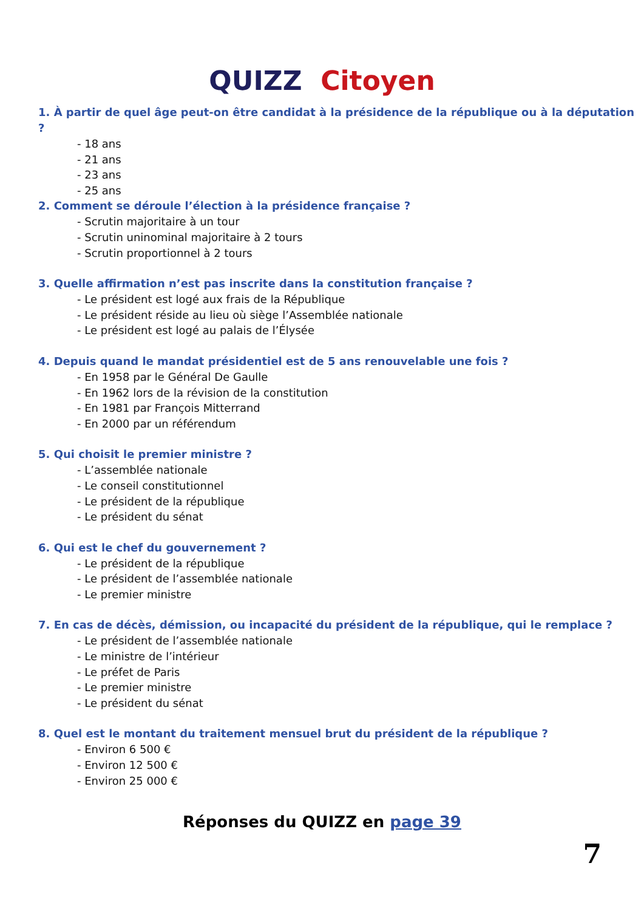QUIZZ Citoyen
1. À partir de quel âge peut-on être candidat à la présidence de la république ou à la députation ?
- 18 ans
- 21 ans
- 23 ans
- 25 ans
2. Comment se déroule l’élection à la présidence française ?
- Scrutin majoritaire à un tour
- Scrutin uninominal majoritaire à 2 tours
- Scrutin proportionnel à 2 tours
3. Quelle affirmation n’est pas inscrite dans la constitution française ?
- Le président est logé aux frais de la République
- Le président réside au lieu où siège l’Assemblée nationale
- Le président est logé au palais de l’Élysée
4. Depuis quand le mandat présidentiel est de 5 ans renouvelable une fois ?
- En 1958 par le Général De Gaulle
- En 1962 lors de la révision de la constitution
- En 1981 par François Mitterrand
- En 2000 par un référendum
5. Qui choisit le premier ministre ?
- L’assemblée nationale
- Le conseil constitutionnel
- Le président de la république
- Le président du sénat
6. Qui est le chef du gouvernement ?
- Le président de la république
- Le président de l’assemblée nationale
- Le premier ministre
7. En cas de décès, démission, ou incapacité du président de la république, qui le remplace ?
- Le président de l’assemblée nationale
- Le ministre de l’intérieur
- Le préfet de Paris
- Le premier ministre
- Le président du sénat
8. Quel est le montant du traitement mensuel brut du président de la république ?
- Environ 6 500 €
- Environ 12 500 €
- Environ 25 000 €
Réponses du QUIZZ en page 39
7